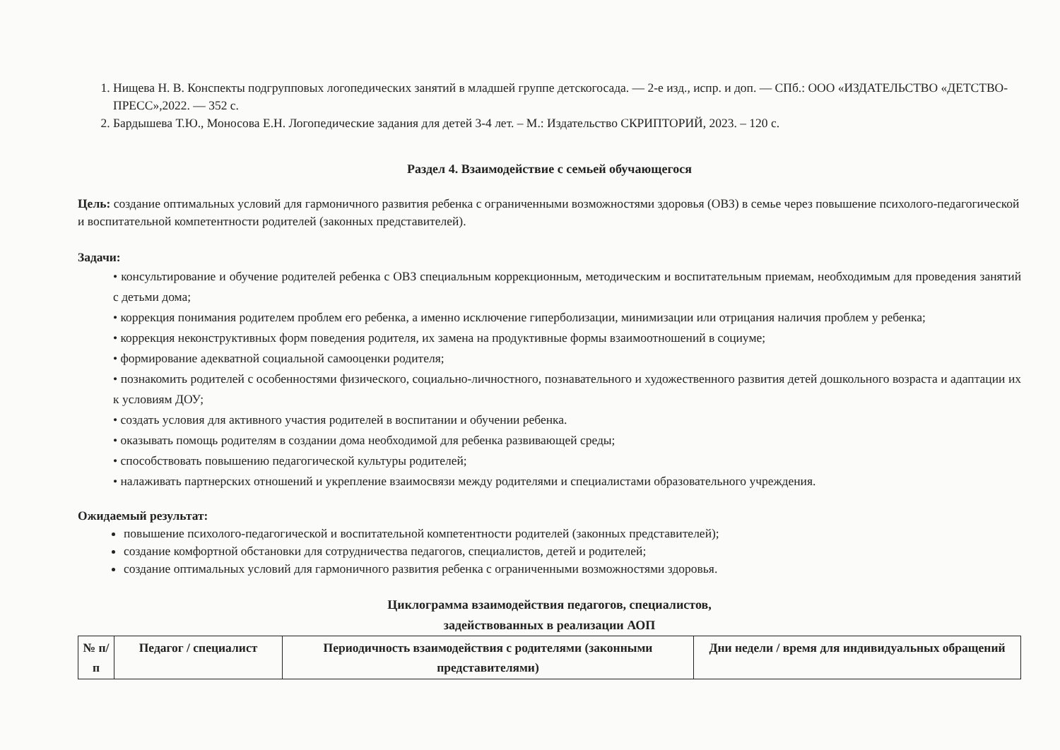1. Нищева Н. В. Конспекты подгрупповых логопедических занятий в младшей группе детскогосада. — 2-е изд., испр. и доп. — СПб.: ООО «ИЗДАТЕЛЬСТВО «ДЕТСТВО-ПРЕСС»,2022. — 352 с.
2. Бардышева Т.Ю., Моносова Е.Н. Логопедические задания для детей 3-4 лет. – М.: Издательство СКРИПТОРИЙ, 2023. – 120 с.
Раздел 4. Взаимодействие с семьей обучающегося
Цель: создание оптимальных условий для гармоничного развития ребенка с ограниченными возможностями здоровья (ОВЗ) в семье через повышение психолого-педагогической и воспитательной компетентности родителей (законных представителей).
Задачи:
• консультирование и обучение родителей ребенка с ОВЗ специальным коррекционным, методическим и воспитательным приемам, необходимым для проведения занятий с детьми дома;
• коррекция понимания родителем проблем его ребенка, а именно исключение гиперболизации, минимизации или отрицания наличия проблем у ребенка;
• коррекция неконструктивных форм поведения родителя, их замена на продуктивные формы взаимоотношений в социуме;
• формирование адекватной социальной самооценки родителя;
• познакомить родителей с особенностями физического, социально-личностного, познавательного и художественного развития детей дошкольного возраста и адаптации их к условиям ДОУ;
• создать условия для активного участия родителей в воспитании и обучении ребенка.
• оказывать помощь родителям в создании дома необходимой для ребенка развивающей среды;
• способствовать повышению педагогической культуры родителей;
• налаживать партнерских отношений и укрепление взаимосвязи между родителями и специалистами образовательного учреждения.
Ожидаемый результат:
повышение психолого-педагогической и воспитательной компетентности родителей (законных представителей);
создание комфортной обстановки для сотрудничества педагогов, специалистов, детей и родителей;
создание оптимальных условий для гармоничного развития ребенка с ограниченными возможностями здоровья.
Циклограмма взаимодействия педагогов, специалистов,
задействованных в реализации АОП
| № п/п | Педагог / специалист | Периодичность взаимодействия с родителями (законными представителями) | Дни недели / время для индивидуальных обращений |
| --- | --- | --- | --- |